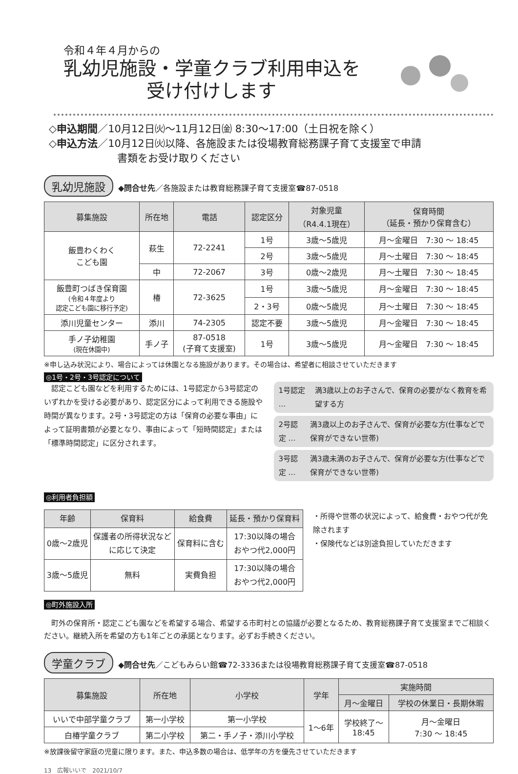令和４年４月からの
乳幼児施設・学童クラブ利用申込を
受け付けします
◇申込期間／10月12日㈫～11月12日㈮ 8:30～17:00（土日祝を除く）
◇申込方法／10月12日㈫以降、各施設または役場教育総務課子育て支援室で申請
書類をお受け取りください
乳幼児施設 ◆問合せ先／各施設または教育総務課子育て支援室☎87-0518
| 募集施設 | 所在地 | 電話 | 認定区分 | 対象児童 （R4.4.1現在） | 保育時間 （延長・預かり保育含む） |
| --- | --- | --- | --- | --- | --- |
| 飯豊わくわく こども園 | 萩生 | 72-2241 | 1号 | 3歳～5歳児 | 月～金曜日 7:30 ～ 18:45 |
| | | | 2号 | 3歳～5歳児 | 月～土曜日 7:30 ～ 18:45 |
| | 中 | 72-2067 | 3号 | 0歳～2歳児 | 月～土曜日 7:30 ～ 18:45 |
| 飯豊町つばき保育園 (令和４年度より 認定こども園に移行予定) | 椿 | 72-3625 | 1号 | 3歳～5歳児 | 月～金曜日 7:30 ～ 18:45 |
| | | | 2・3号 | 0歳～5歳児 | 月～土曜日 7:30 ～ 18:45 |
| 添川児童センター | 添川 | 74-2305 | 認定不要 | 3歳～5歳児 | 月～金曜日 7:30 ～ 18:45 |
| 手ノ子幼稚園 (現在休園中) | 手ノ子 | 87-0518 (子育て支援室) | 1号 | 3歳～5歳児 | 月～金曜日 7:30 ～ 18:45 |
※申し込み状況により、場合によっては休園となる施設があります。その場合は、希望者に相談させていただきます
◎1号・2号・3号認定について
　認定こども園などを利用するためには、1号認定から3号認定のいずれかを受ける必要があり、認定区分によって利用できる施設や時間が異なります。2号・3号認定の方は「保育の必要な事由」によって証明書類が必要となり、事由によって「短時間認定」または「標準時間認定」に区分されます。
1号認定 … 満3歳以上のお子さんで、保育の必要がなく教育を希望する方
2号認定 … 満3歳以上のお子さんで、保育が必要な方(仕事などで保育ができない世帯)
3号認定 … 満3歳未満のお子さんで、保育が必要な方(仕事などで保育ができない世帯)
◎利用者負担額
| 年齢 | 保育料 | 給食費 | 延長・預かり保育料 |
| --- | --- | --- | --- |
| 0歳～2歳児 | 保護者の所得状況など に応じて決定 | 保育料に含む | 17:30以降の場合 おやつ代2,000円 |
| 3歳～5歳児 | 無料 | 実費負担 | 17:30以降の場合 おやつ代2,000円 |
・所得や世帯の状況によって、給食費・おやつ代が免除されます
・保険代などは別途負担していただきます
◎町外施設入所
　町外の保育所・認定こども園などを希望する場合、希望する市町村との協議が必要となるため、教育総務課子育て支援室までご相談ください。継続入所を希望の方も1年ごとの承諾となります。必ずお手続きください。
学童クラブ ◆問合せ先／こどもみらい館☎72-3336または役場教育総務課子育て支援室☎87-0518
| 募集施設 | 所在地 | 小学校 | 学年 | 実施時間 | |
| --- | --- | --- | --- | --- | --- |
| | | | | 月～金曜日 | 学校の休業日・長期休暇 |
| いいで中部学童クラブ | 第一小学校 | 第一小学校 | 1～6年 | 学校終了～ 18:45 | 月～金曜日 7:30 ～ 18:45 |
| 白椿学童クラブ | 第二小学校 | 第二・手ノ子・添川小学校 | | | |
※放課後留守家庭の児童に限ります。また、申込多数の場合は、低学年の方を優先させていただきます
13　広報いいで　2021/10/7